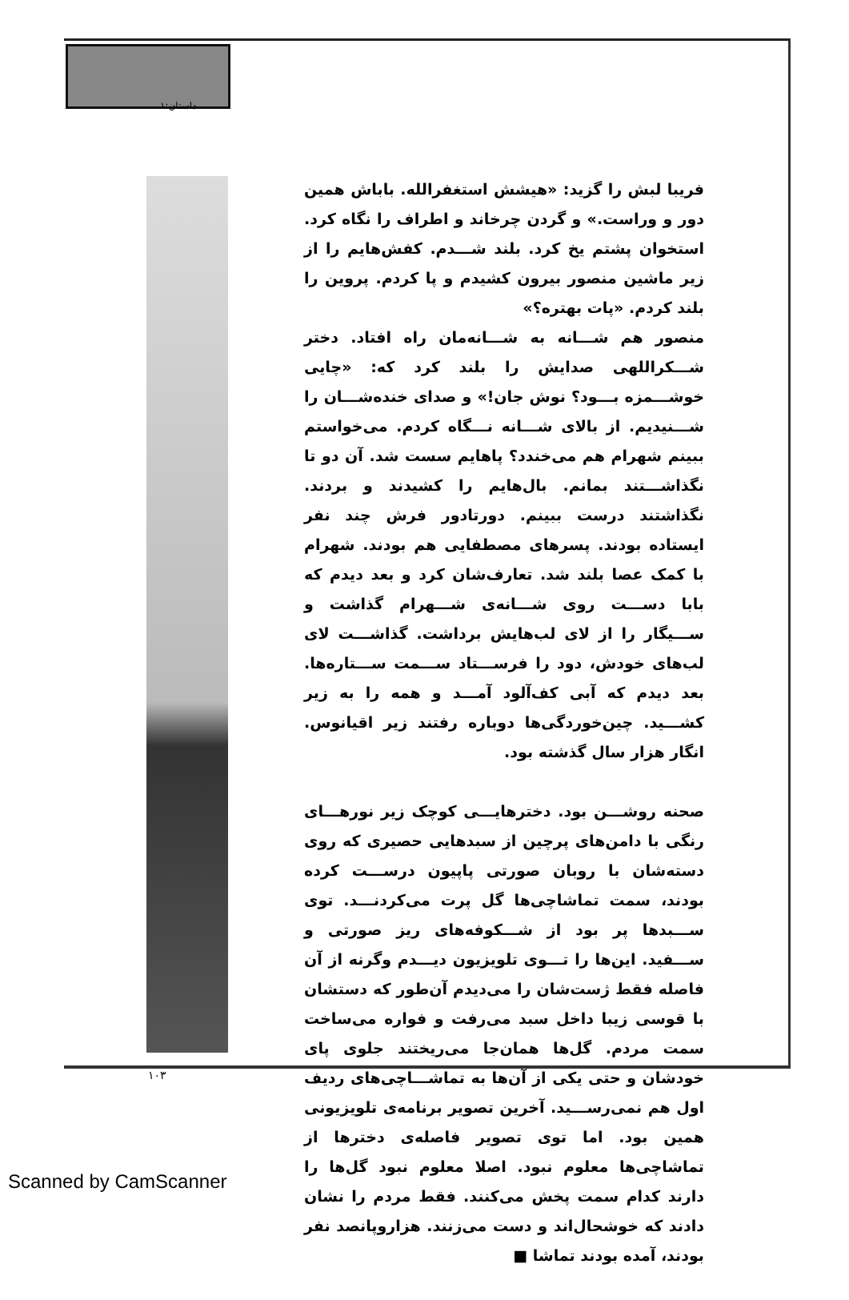داستان:۱
فریبا لبش را گزید: «هیشش استغفرالله. باباش همین دور و وراست.» و گردن چرخاند و اطراف را نگاه کرد. استخوان پشتم یخ کرد. بلند شـــدم. کفش‌هایم را از زیر ماشین منصور بیرون کشیدم و پا کردم. پروین را بلند کردم. «پات بهتره؟»
منصور هم شـــانه به شـــانه‌مان راه افتاد. دختر شـــکراللهی صدایش را بلند کرد که: «چایی خوشـــمزه بـــود؟ نوش جان!» و صدای خنده‌شـــان را شـــنیدیم. از بالای شـــانه نـــگاه کردم. می‌خواستم ببینم شهرام هم می‌خندد؟ پاهایم سست شد. آن دو تا نگذاشـــتند بمانم. بال‌هایم را کشیدند و بردند. نگذاشتند درست ببینم. دورتادور فرش چند نفر ایستاده بودند. پسرهای مصطفایی هم بودند. شهرام با کمک عصا بلند شد. تعارف‌شان کرد و بعد دیدم که بابا دســـت روی شـــانه‌ی شـــهرام گذاشت و ســـیگار را از لای لب‌هایش برداشت. گذاشـــت لای لب‌های خودش، دود را فرســـتاد ســـمت ســـتاره‌ها. بعد دیدم که آبی کف‌آلود آمـــد و همه را به زیر کشـــید. چین‌خوردگی‌ها دوباره رفتند زیر اقیانوس. انگار هزار سال گذشته بود.
صحنه روشـــن بود. دخترهایـــی کوچک زیر نورهـــای رنگی با دامن‌های پرچین از سبدهایی حصیری که روی دسته‌شان با روبان صورتی پاپیون درســـت کرده بودند، سمت تماشاچی‌ها گل پرت می‌کردنـــد. توی ســـبدها پر بود از شـــکوفه‌های ریز صورتی و ســـفید. این‌ها را تـــوی تلویزیون دیـــدم وگرنه از آن فاصله فقط ژست‌شان را می‌دیدم آن‌طور که دستشان با قوسی زیبا داخل سبد می‌رفت و فواره می‌ساخت سمت مردم. گل‌ها همان‌جا می‌ریختند جلوی پای خودشان و حتی یکی از آن‌ها به تماشـــاچی‌های ردیف اول هم نمی‌رســـید. آخرین تصویر برنامه‌ی تلویزیونی همین بود. اما توی تصویر فاصله‌ی دخترها از تماشاچی‌ها معلوم نبود. اصلا معلوم نبود گل‌ها را دارند کدام سمت پخش می‌کنند. فقط مردم را نشان دادند که خوشحال‌اند و دست می‌زنند. هزاروپانصد نفر بودند، آمده بودند تماشا ■
۱۰۳
Scanned by CamScanner